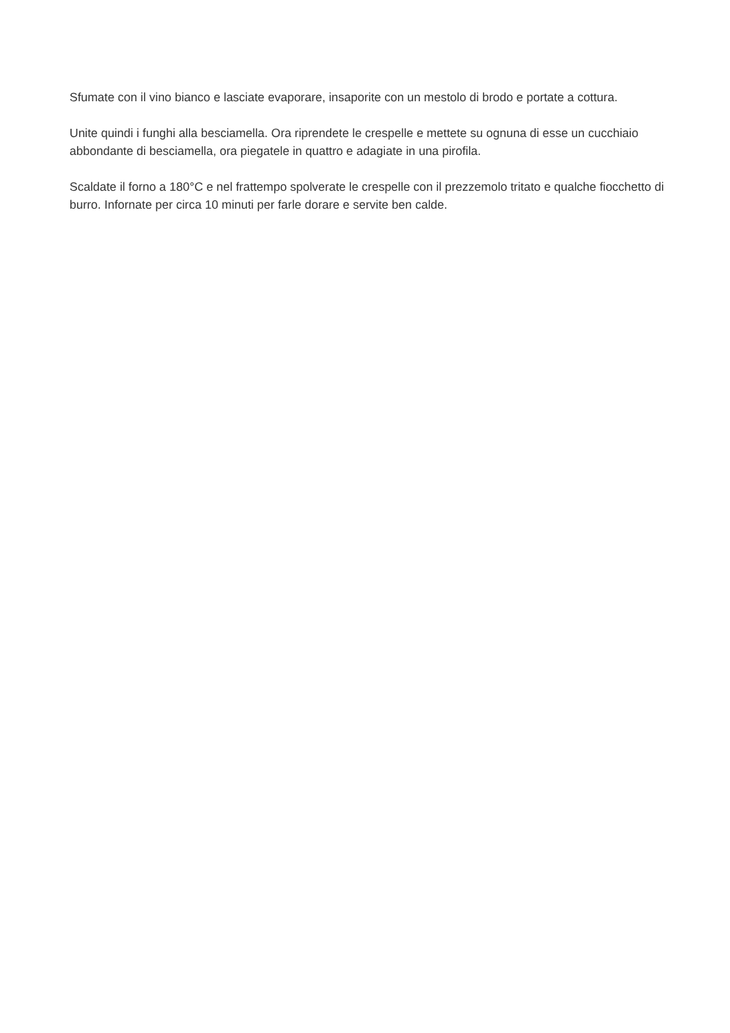Sfumate con il vino bianco e lasciate evaporare, insaporite con un mestolo di brodo e portate a cottura.
Unite quindi i funghi alla besciamella. Ora riprendete le crespelle e mettete su ognuna di esse un cucchiaio abbondante di besciamella, ora piegatele in quattro e adagiate in una pirofila.
Scaldate il forno a 180°C e nel frattempo spolverate le crespelle con il prezzemolo tritato e qualche fiocchetto di burro. Infornate per circa 10 minuti per farle dorare e servite ben calde.